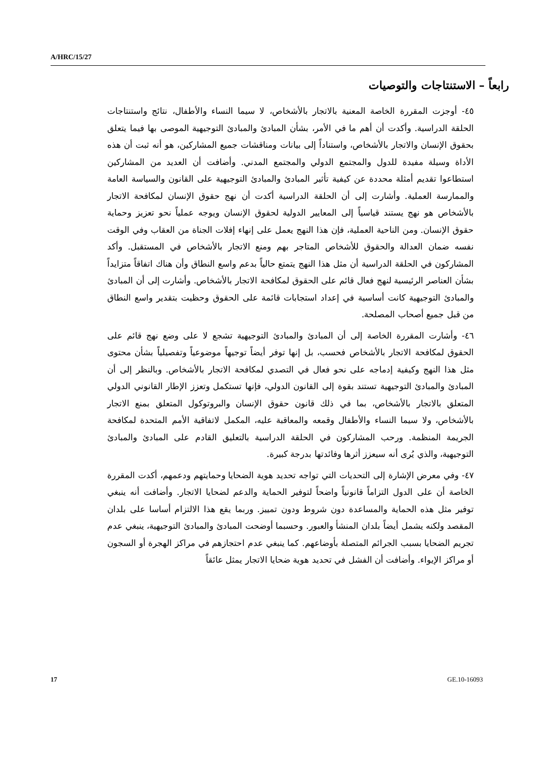A/HRC/15/27
رابعاً – الاستنتاجات والتوصيات
٤٥- أوجزت المقررة الخاصة المعنية بالاتجار بالأشخاص، لا سيما النساء والأطفال، نتائج واستنتاجات الحلقة الدراسية. وأكدت أن أهم ما في الأمر، بشأن المبادئ والمبادئ التوجيهية الموصى بها فيما يتعلق بحقوق الإنسان والاتجار بالأشخاص، واستناداً إلى بيانات ومناقشات جميع المشاركين، هو أنه ثبت أن هذه الأداة وسيلة مفيدة للدول والمجتمع الدولي والمجتمع المدني. وأضافت أن العديد من المشاركين استطاعوا تقديم أمثلة محددة عن كيفية تأثير المبادئ والمبادئ التوجيهية على القانون والسياسة العامة والممارسة العملية. وأشارت إلى أن الحلقة الدراسية أكدت أن نهج حقوق الإنسان لمكافحة الاتجار بالأشخاص هو نهج يستند قياسياً إلى المعايير الدولية لحقوق الإنسان ويوجه عملياً نحو تعزيز وحماية حقوق الإنسان. ومن الناحية العملية، فإن هذا النهج يعمل على إنهاء إفلات الجناة من العقاب وفي الوقت نفسه ضمان العدالة والحقوق للأشخاص المتاجر بهم ومنع الاتجار بالأشخاص في المستقبل. وأكد المشاركون في الحلقة الدراسية أن مثل هذا النهج يتمتع حالياً بدعم واسع النطاق وأن هناك اتفاقاً متزايداً بشأن العناصر الرئيسية لنهج فعال قائم على الحقوق لمكافحة الاتجار بالأشخاص. وأشارت إلى أن المبادئ والمبادئ التوجيهية كانت أساسية في إعداد استجابات قائمة على الحقوق وحظيت بتقدير واسع النطاق من قبل جميع أصحاب المصلحة.
٤٦- وأشارت المقررة الخاصة إلى أن المبادئ والمبادئ التوجيهية تشجع لا على وضع نهج قائم على الحقوق لمكافحة الاتجار بالأشخاص فحسب، بل إنها توفر أيضاً توجيهاً موضوعياً وتفصيلياً بشأن محتوى مثل هذا النهج وكيفية إدماجه على نحو فعال في التصدي لمكافحة الاتجار بالأشخاص. وبالنظر إلى أن المبادئ والمبادئ التوجيهية تستند بقوة إلى القانون الدولي، فإنها تستكمل وتعزز الإطار القانوني الدولي المتعلق بالاتجار بالأشخاص، بما في ذلك قانون حقوق الإنسان والبروتوكول المتعلق بمنع الاتجار بالأشخاص، ولا سيما النساء والأطفال وقمعه والمعاقبة عليه، المكمل لاتفاقية الأمم المتحدة لمكافحة الجريمة المنظمة. ورحب المشاركون في الحلقة الدراسية بالتعليق القادم على المبادئ والمبادئ التوجيهية، والذي يُرى أنه سيعزز أثرها وفائدتها بدرجة كبيرة.
٤٧- وفي معرض الإشارة إلى التحديات التي تواجه تحديد هوية الضحايا وحمايتهم ودعمهم، أكدت المقررة الخاصة أن على الدول التزاماً قانونياً واضحاً لتوفير الحماية والدعم لضحايا الاتجار. وأضافت أنه ينبغي توفير مثل هذه الحماية والمساعدة دون شروط ودون تمييز. وربما يقع هذا الالتزام أساسا على بلدان المقصد ولكنه يشمل أيضاً بلدان المنشأ والعبور. وحسبما أوضحت المبادئ والمبادئ التوجيهية، ينبغي عدم تجريم الضحايا بسبب الجرائم المتصلة بأوضاعهم. كما ينبغي عدم احتجازهم في مراكز الهجرة أو السجون أو مراكز الإيواء. وأضافت أن الفشل في تحديد هوية ضحايا الاتجار يمثل عائقاً
17 GE.10-16093